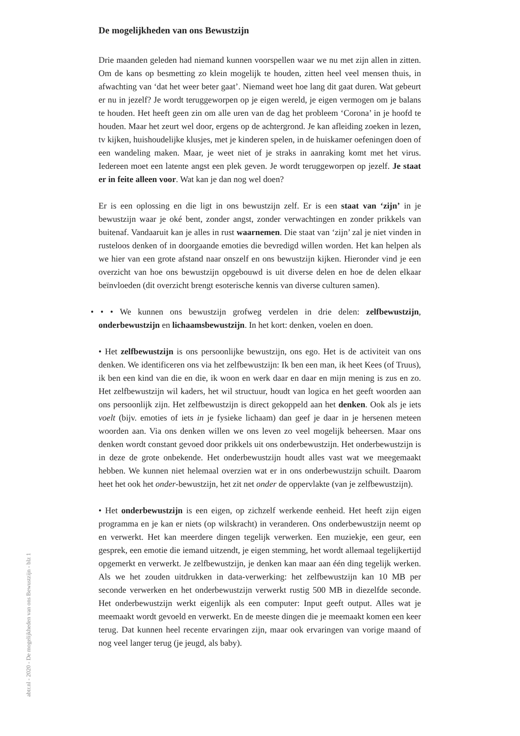De mogelijkheden van ons Bewustzijn
Drie maanden geleden had niemand kunnen voorspellen waar we nu met zijn allen in zitten. Om de kans op besmetting zo klein mogelijk te houden, zitten heel veel mensen thuis, in afwachting van ‘dat het weer beter gaat’. Niemand weet hoe lang dit gaat duren. Wat gebeurt er nu in jezelf? Je wordt teruggeworpen op je eigen wereld, je eigen vermogen om je balans te houden. Het heeft geen zin om alle uren van de dag het probleem ‘Corona’ in je hoofd te houden. Maar het zeurt wel door, ergens op de achtergrond. Je kan afleiding zoeken in lezen, tv kijken, huishoudelijke klusjes, met je kinderen spelen, in de huiskamer oefeningen doen of een wandeling maken. Maar, je weet niet of je straks in aanraking komt met het virus. Iedereen moet een latente angst een plek geven. Je wordt teruggeworpen op jezelf. Je staat er in feite alleen voor. Wat kan je dan nog wel doen?
Er is een oplossing en die ligt in ons bewustzijn zelf. Er is een staat van ‘zijn’ in je bewustzijn waar je oké bent, zonder angst, zonder verwachtingen en zonder prikkels van buitenaf. Vandaaruit kan je alles in rust waarnemen. Die staat van ‘zijn’ zal je niet vinden in rusteloos denken of in doorgaande emoties die bevredigd willen worden. Het kan helpen als we hier van een grote afstand naar onszelf en ons bewustzijn kijken. Hieronder vind je een overzicht van hoe ons bewustzijn opgebouwd is uit diverse delen en hoe de delen elkaar beïnvloeden (dit overzicht brengt esoterische kennis van diverse culturen samen).
• • • We kunnen ons bewustzijn grofweg verdelen in drie delen: zelfbewustzijn, onderbewustzijn en lichaamsbewustzijn. In het kort: denken, voelen en doen.
• Het zelfbewustzijn is ons persoonlijke bewustzijn, ons ego. Het is de activiteit van ons denken. We identificeren ons via het zelfbewustzijn: Ik ben een man, ik heet Kees (of Truus), ik ben een kind van die en die, ik woon en werk daar en daar en mijn mening is zus en zo. Het zelfbewustzijn wil kaders, het wil structuur, houdt van logica en het geeft woorden aan ons persoonlijk zijn. Het zelfbewustzijn is direct gekoppeld aan het denken. Ook als je iets voelt (bijv. emoties of iets in je fysieke lichaam) dan geef je daar in je hersenen meteen woorden aan. Via ons denken willen we ons leven zo veel mogelijk beheersen. Maar ons denken wordt constant gevoed door prikkels uit ons onderbewustzijn. Het onderbewustzijn is in deze de grote onbekende. Het onderbewustzijn houdt alles vast wat we meegemaakt hebben. We kunnen niet helemaal overzien wat er in ons onderbewustzijn schuilt. Daarom heet het ook het onder-bewustzijn, het zit net onder de oppervlakte (van je zelfbewustzijn).
• Het onderbewustzijn is een eigen, op zichzelf werkende eenheid. Het heeft zijn eigen programma en je kan er niets (op wilskracht) in veranderen. Ons onderbewustzijn neemt op en verwerkt. Het kan meerdere dingen tegelijk verwerken. Een muziekje, een geur, een gesprek, een emotie die iemand uitzendt, je eigen stemming, het wordt allemaal tegelijkertijd opgemerkt en verwerkt. Je zelfbewustzijn, je denken kan maar aan één ding tegelijk werken. Als we het zouden uitdrukken in data-verwerking: het zelfbewustzijn kan 10 MB per seconde verwerken en het onderbewustzijn verwerkt rustig 500 MB in diezelfde seconde. Het onderbewustzijn werkt eigenlijk als een computer: Input geeft output. Alles wat je meemaakt wordt gevoeld en verwerkt. En de meeste dingen die je meemaakt komen een keer terug. Dat kunnen heel recente ervaringen zijn, maar ook ervaringen van vorige maand of nog veel langer terug (je jeugd, als baby).
abtr.nl - 2020 - De mogelijkheden van ons Bewustzijn - blz 1